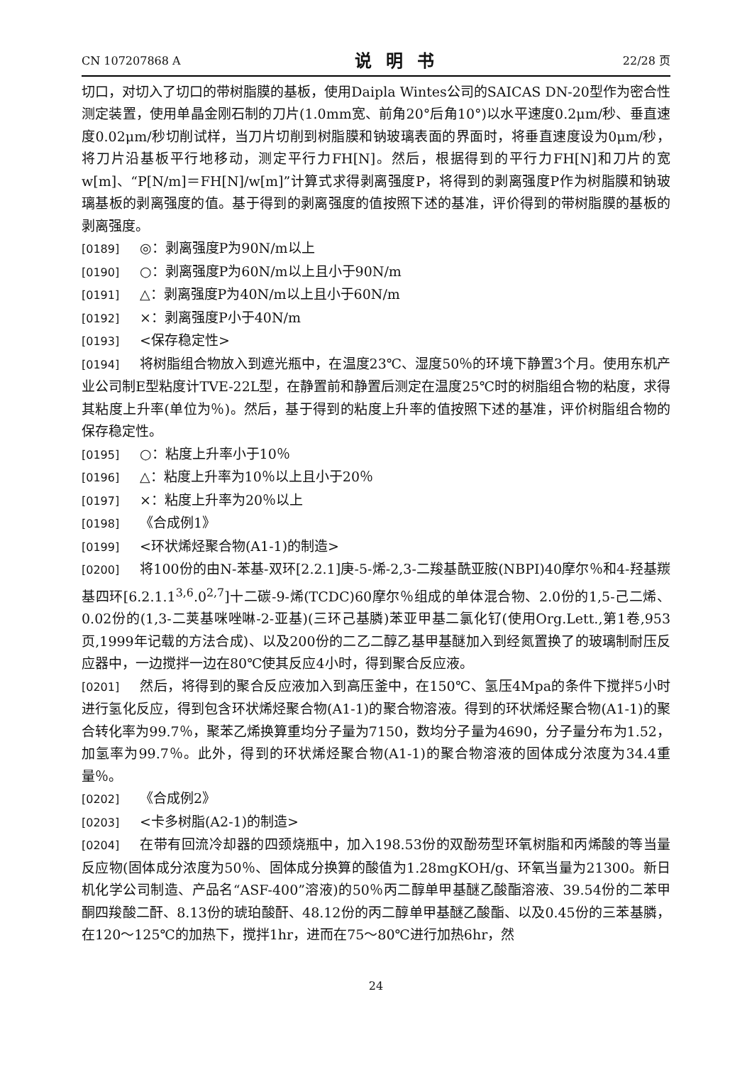CN 107207868 A 说明书 22/28 页
切口，对切入了切口的带树脂膜的基板，使用Daipla Wintes公司的SAICAS DN-20型作为密合性测定装置，使用单晶金刚石制的刀片(1.0mm宽、前角20°后角10°)以水平速度0.2μm/秒、垂直速度0.02μm/秒切削试样，当刀片切削到树脂膜和钠玻璃表面的界面时，将垂直速度设为0μm/秒，将刀片沿基板平行地移动，测定平行力FH[N]。然后，根据得到的平行力FH[N]和刀片的宽w[m]、“P[N/m]＝FH[N]/w[m]”计算式求得剥离强度P，将得到的剥离强度P作为树脂膜和钠玻璃基板的剥离强度的值。基于得到的剥离强度的值按照下述的基准，评价得到的带树脂膜的基板的剥离强度。
[0189] ◎：剥离强度P为90N/m以上
[0190] ○：剥离强度P为60N/m以上且小于90N/m
[0191] △：剥离强度P为40N/m以上且小于60N/m
[0192] ×：剥离强度P小于40N/m
[0193] <保存稳定性>
[0194] 将树脂组合物放入到遮光瓶中，在温度23℃、湿度50％的环境下静置3个月。使用东机产业公司制E型粘度计TVE-22L型，在静置前和静置后测定在温度25℃时的树脂组合物的粘度，求得其粘度上升率(单位为％)。然后，基于得到的粘度上升率的值按照下述的基准，评价树脂组合物的保存稳定性。
[0195] ○：粘度上升率小于10％
[0196] △：粘度上升率为10％以上且小于20％
[0197] ×：粘度上升率为20％以上
[0198] 《合成例1》
[0199] <环状烯烃聚合物(A1-1)的制造>
[0200] 将100份的由N-苯基-双环[2.2.1]庚-5-烯-2,3-二羧基酰亚胺(NBPI)40摩尔％和4-羟基羰基四环[6.2.1.1<sup>3,6</sup>.0<sup>2,7</sup>]十二碳-9-烯(TCDC)60摩尔％组成的单体混合物、2.0份的1,5-己二烯、0.02份的(1,3-二荚基咪唑啉-2-亚基)(三环己基膦)苯亚甲基二氯化钌(使用Org.Lett.,第1卷,953页,1999年记载的方法合成)、以及200份的二乙二醇乙基甲基醚加入到经氮置换了的玻璃制耐压反应器中，一边搅拌一边在80℃使其反应4小时，得到聚合反应液。
[0201] 然后，将得到的聚合反应液加入到高压釜中，在150℃、氢压4Mpa的条件下搅拌5小时进行氢化反应，得到包含环状烯烃聚合物(A1-1)的聚合物溶液。得到的环状烯烃聚合物(A1-1)的聚合转化率为99.7％，聚苯乙烯换算重均分子量为7150，数均分子量为4690，分子量分布为1.52，加氢率为99.7％。此外，得到的环状烯烃聚合物(A1-1)的聚合物溶液的固体成分浓度为34.4重量％。
[0202] 《合成例2》
[0203] <卡多树脂(A2-1)的制造>
[0204] 在带有回流冷却器的四颈烧瓶中，加入198.53份的双酚芴型环氧树脂和丙烯酸的等当量反应物(固体成分浓度为50％、固体成分换算的酸值为1.28mgKOH/g、环氧当量为21300。新日机化学公司制造、产品名“ASF-400”溶液)的50％丙二醇单甲基醚乙酸酯溶液、39.54份的二苯甲酮四羧酸二酐、8.13份的琥珀酸酐、48.12份的丙二醇单甲基醚乙酸酯、以及0.45份的三苯基膦，在120～125℃的加热下，搅拌1hr，进而在75～80℃进行加热6hr，然
24